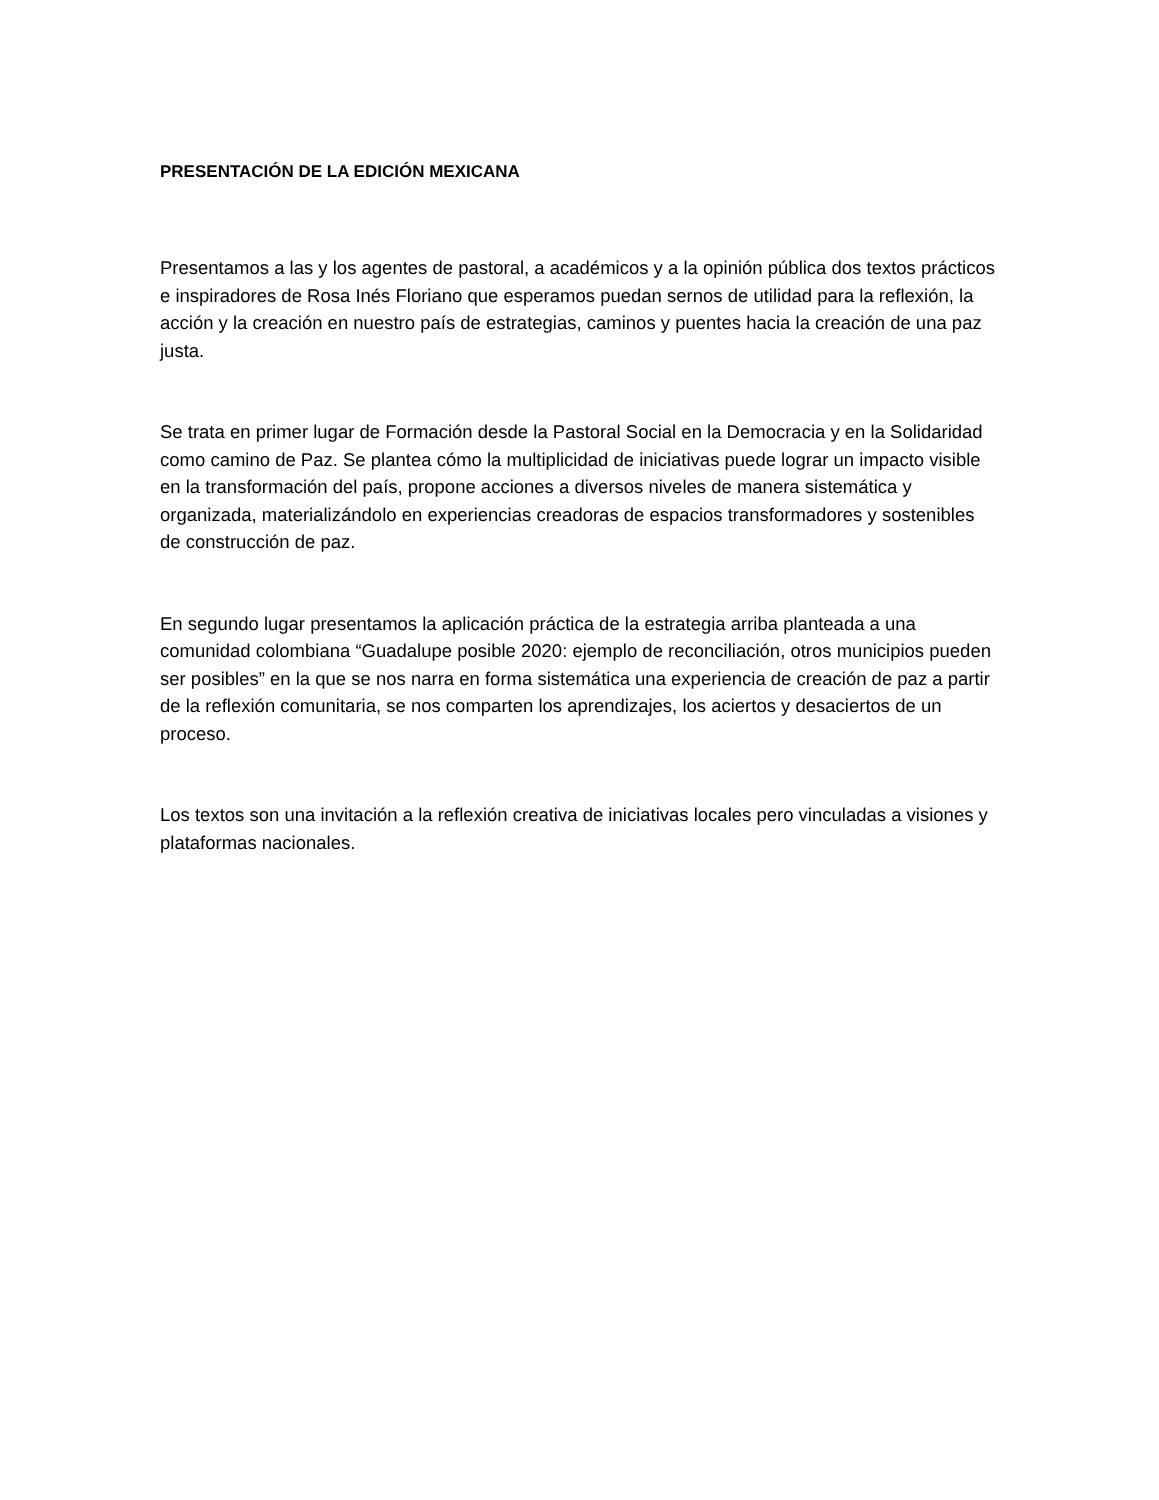PRESENTACIÓN DE LA EDICIÓN MEXICANA
Presentamos a las y los agentes de pastoral, a académicos y a la opinión pública dos textos prácticos e inspiradores de Rosa Inés Floriano que esperamos puedan sernos de utilidad para la reflexión, la acción y la creación en nuestro país de estrategias, caminos y puentes hacia la creación de una paz justa.
Se trata en primer lugar de Formación desde la Pastoral Social en la Democracia y en la Solidaridad como camino de Paz. Se plantea cómo la multiplicidad de iniciativas puede lograr un impacto visible en la transformación del país, propone acciones a diversos niveles de manera sistemática y organizada, materializándolo en experiencias creadoras de espacios transformadores y sostenibles de construcción de paz.
En segundo lugar presentamos la aplicación práctica de la estrategia arriba planteada a una comunidad colombiana “Guadalupe posible 2020: ejemplo de reconciliación, otros municipios pueden ser posibles” en la que se nos narra en forma sistemática una experiencia de creación de paz a partir de la reflexión comunitaria, se nos comparten los aprendizajes, los aciertos y desaciertos de un proceso.
Los textos son una invitación a la reflexión creativa de iniciativas locales pero vinculadas a visiones y plataformas nacionales.